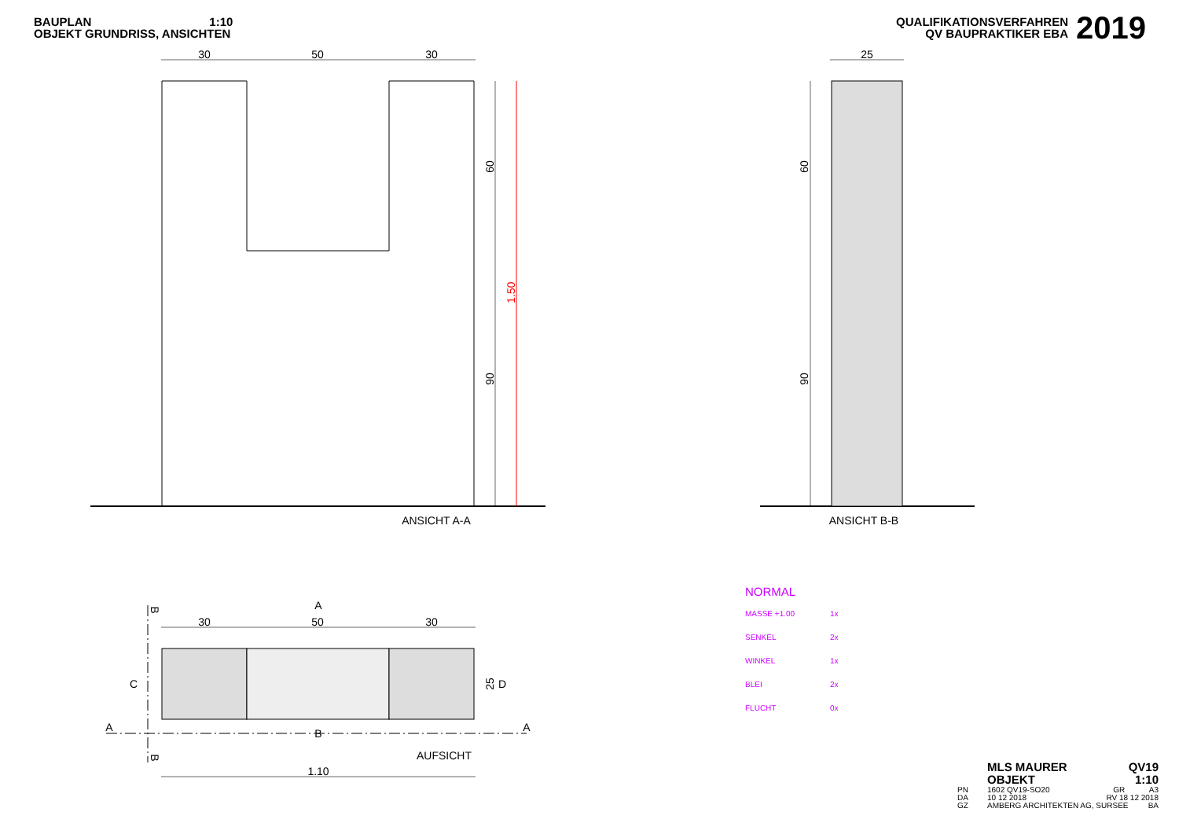BAUPLAN 1:10
OBJEKT GRUNDRISS, ANSICHTEN
QUALIFIKATIONSVERFAHREN
QV BAUPRAKTIKER EBA
2019
30
50
30
25
ANSICHT A-A
ANSICHT B-B
30
50
30
A
B
C
D
A
A
AUFSICHT
1.10
60
90
60
90
25
1.50
B
B
NORMAL
MASSE +1.00 1x
SENKEL 2x
WINKEL 1x
BLEI 2x
FLUCHT 0x
MLS MAURER QV19
OBJEKT 1:10
PN 1602 QV19-SO20 GR A3
DA 10 12 2018 RV 18 12 2018
GZ AMBERG ARCHITEKTEN AG, SURSEE BA